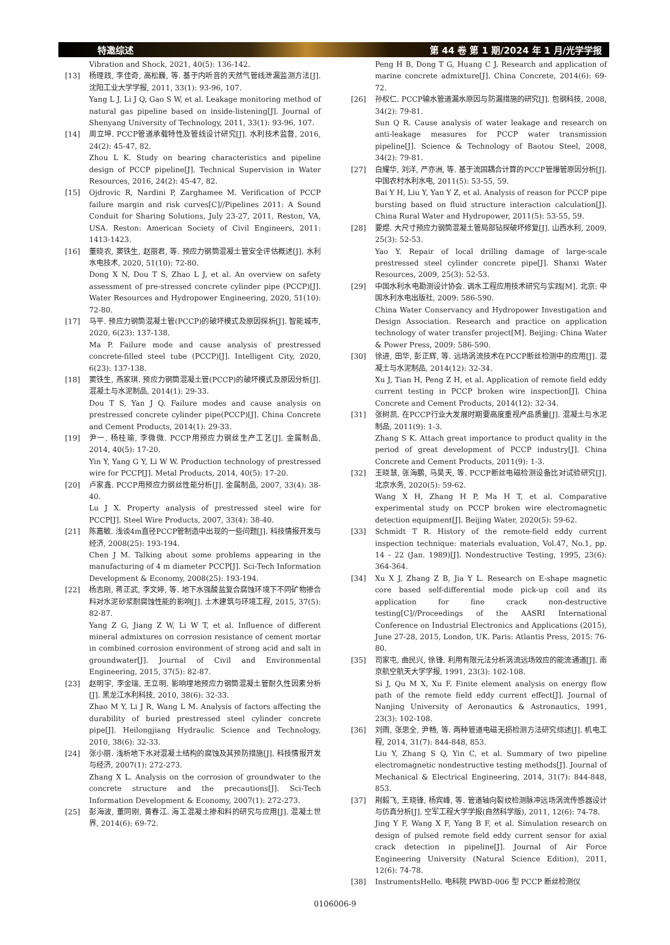特邀综述 第 44 卷 第 1 期/2024 年 1 月/光学学报
Vibration and Shock, 2021, 40(5): 136-142.
[13] 杨理践, 李佳奇, 高松巍, 等. 基于内听音的天然气管线泄漏监测方法[J]. 沈阳工业大学学报, 2011, 33(1): 93-96, 107.
Yang L J, Li J Q, Gao S W, et al. Leakage monitoring method of natural gas pipeline based on inside-listening[J]. Journal of Shenyang University of Technology, 2011, 33(1): 93-96, 107.
[14] 周立坤. PCCP管道承载特性及管线设计研究[J]. 水利技术监督, 2016, 24(2): 45-47, 82.
Zhou L K. Study on bearing characteristics and pipeline design of PCCP pipeline[J]. Technical Supervision in Water Resources, 2016, 24(2): 45-47, 82.
[15] Ojdrovic R, Nardini P, Zarghamee M. Verification of PCCP failure margin and risk curves[C]//Pipelines 2011: A Sound Conduit for Sharing Solutions, July 23-27, 2011, Reston, VA, USA. Reston: American Society of Civil Engineers, 2011: 1413-1423.
[16] 董晓农, 窦铁生, 赵丽君, 等. 预应力钢筒混凝土管安全评估概述[J]. 水利水电技术, 2020, 51(10): 72-80.
Dong X N, Dou T S, Zhao L J, et al. An overview on safety assessment of pre-stressed concrete cylinder pipe (PCCP)[J]. Water Resources and Hydropower Engineering, 2020, 51(10): 72-80.
[17] 马平. 预应力钢筒混凝土管(PCCP)的破坏模式及原因探析[J]. 智能城市, 2020, 6(23): 137-138.
Ma P. Failure mode and cause analysis of prestressed concrete-filled steel tube (PCCP)[J]. Intelligent City, 2020, 6(23): 137-138.
[18] 窦铁生, 燕家琪. 预应力钢筒混凝土管(PCCP)的破坏模式及原因分析[J]. 混凝土与水泥制品, 2014(1): 29-33.
Dou T S, Yan J Q. Failure modes and cause analysis on prestressed concrete cylinder pipe(PCCP)[J]. China Concrete and Cement Products, 2014(1): 29-33.
[19] 尹一, 杨桂瑜, 李微微. PCCP用预应力钢丝生产工艺[J]. 金属制品, 2014, 40(5): 17-20.
Yin Y, Yang G Y, Li W W. Production technology of prestressed wire for PCCP[J]. Metal Products, 2014, 40(5): 17-20.
[20] 卢家鑫. PCCP用预应力钢丝性能分析[J]. 金属制品, 2007, 33(4): 38-40.
Lu J X. Property analysis of prestressed steel wire for PCCP[J]. Steel Wire Products, 2007, 33(4): 38-40.
[21] 陈嘉敏. 浅谈4m直径PCCP管制造中出现的一些问题[J]. 科技情报开发与经济, 2008(25): 193-194.
Chen J M. Talking about some problems appearing in the manufacturing of 4 m diameter PCCP[J]. Sci-Tech Information Development & Economy, 2008(25): 193-194.
[22] 杨志刚, 蒋正武, 李文婷, 等. 地下水强酸盐复合腐蚀环境下不同矿物掺合料对水泥砂浆耐腐蚀性能的影响[J]. 土木建筑与环境工程, 2015, 37(5): 82-87.
Yang Z G, Jiang Z W, Li W T, et al. Influence of different mineral admixtures on corrosion resistance of cement mortar in combined corrosion environment of strong acid and salt in groundwater[J]. Journal of Civil and Environmental Engineering, 2015, 37(5): 82-87.
[23] 赵明宇, 李金瑞, 王立明. 影响埋地预应力钢筒混凝土管耐久性因素分析[J]. 黑龙江水利科技, 2010, 38(6): 32-33.
Zhao M Y, Li J R, Wang L M. Analysis of factors affecting the durability of buried prestressed steel cylinder concrete pipe[J]. Heilongjiang Hydraulic Science and Technology, 2010, 38(6): 32-33.
[24] 张小丽. 浅析地下水对混凝土结构的腐蚀及其预防措施[J]. 科技情报开发与经济, 2007(1): 272-273.
Zhang X L. Analysis on the corrosion of groundwater to the concrete structure and the precautions[J]. Sci-Tech Information Development & Economy, 2007(1): 272-273.
[25] 彭海波, 董同刚, 黄春江. 海工混凝土掺和料的研究与应用[J]. 混凝土世界, 2014(6): 69-72.
Peng H B, Dong T G, Huang C J. Research and application of marine concrete admixture[J]. China Concrete, 2014(6): 69-72.
[26] 孙权仁. PCCP输水管道漏水原因与防漏措施的研究[J]. 包钢科技, 2008, 34(2): 79-81.
Sun Q R. Cause analysis of water leakage and research on anti-leakage measures for PCCP water transmission pipeline[J]. Science & Technology of Baotou Steel, 2008, 34(2): 79-81.
[27] 白耀华, 刘洋, 严亦洲, 等. 基于流固耦合计算的PCCP管爆管原因分析[J]. 中国农村水利水电, 2011(5): 53-55, 59.
Bai Y H, Liu Y, Yan Y Z, et al. Analysis of reason for PCCP pipe bursting based on fluid structure interaction calculation[J]. China Rural Water and Hydropower, 2011(5): 53-55, 59.
[28] 要煜. 大尺寸预应力钢筒混凝土管局部钻探破坏修复[J]. 山西水利, 2009, 25(3): 52-53.
Yao Y. Repair of local drilling damage of large-scale prestressed steel cylinder concrete pipe[J]. Shanxi Water Resources, 2009, 25(3): 52-53.
[29] 中国水利水电勘测设计协会. 调水工程应用技术研究与实践[M]. 北京: 中国水利水电出版社, 2009: 586-590.
China Water Conservancy and Hydropower Investigation and Design Association. Research and practice on application technology of water transfer project[M]. Beijing: China Water & Power Press, 2009: 586-590.
[30] 徐进, 田华, 彭正辉, 等. 远场涡流技术在PCCP断丝检测中的应用[J]. 混凝土与水泥制品, 2014(12): 32-34.
Xu J, Tian H, Peng Z H, et al. Application of remote field eddy current testing in PCCP broken wire inspection[J]. China Concrete and Cement Products, 2014(12): 32-34.
[31] 张树凯. 在PCCP行业大发展时期要高度重视产品质量[J]. 混凝土与水泥制品, 2011(9): 1-3.
Zhang S K. Attach great importance to product quality in the period of great development of PCCP industry[J]. China Concrete and Cement Products, 2011(9): 1-3.
[32] 王晓慧, 张海鹏, 马昊天, 等. PCCP断丝电磁检测设备比对试验研究[J]. 北京水务, 2020(5): 59-62.
Wang X H, Zhang H P, Ma H T, et al. Comparative experimental study on PCCP broken wire electromagnetic detection equipment[J]. Beijing Water, 2020(5): 59-62.
[33] Schmidt T R. History of the remote-field eddy current inspection technique: materials evaluation, Vol.47, No.1, pp. 14 - 22 (Jan. 1989)[J]. Nondestructive Testing, 1995, 23(6): 364-364.
[34] Xu X J, Zhang Z B, Jia Y L. Research on E-shape magnetic core based self-differential mode pick-up coil and its application for fine crack non-destructive testing[C]//Proceedings of the AASRI International Conference on Industrial Electronics and Applications (2015), June 27-28, 2015, London, UK. Paris: Atlantis Press, 2015: 76-80.
[35] 司家屯, 曲民兴, 徐锋. 利用有限元法分析涡流远场效应的能流通道[J]. 南京航空航天大学学报, 1991, 23(3): 102-108.
Si J, Qu M X, Xu F. Finite element analysis on energy flow path of the remote field eddy current effect[J]. Journal of Nanjing University of Aeronautics & Astronautics, 1991, 23(3): 102-108.
[36] 刘雨, 张思全, 尹畅, 等. 两种管道电磁无损检测方法研究综述[J]. 机电工程, 2014, 31(7): 844-848, 853.
Liu Y, Zhang S Q, Yin C, et al. Summary of two pipeline electromagnetic nondestructive testing methods[J]. Journal of Mechanical & Electrical Engineering, 2014, 31(7): 844-848, 853.
[37] 荆毅飞, 王晓锋, 杨宾峰, 等. 管道轴向裂纹检测脉冲远场涡流传感器设计与仿真分析[J]. 空军工程大学学报(自然科学版), 2011, 12(6): 74-78.
Jing Y F, Wang X F, Yang B F, et al. Simulation research on design of pulsed remote field eddy current sensor for axial crack detection in pipeline[J]. Journal of Air Force Engineering University (Natural Science Edition), 2011, 12(6): 74-78.
[38] InstrumentsHello. 电科院 PWBD-006 型 PCCP 断丝检测仪
0106006-9